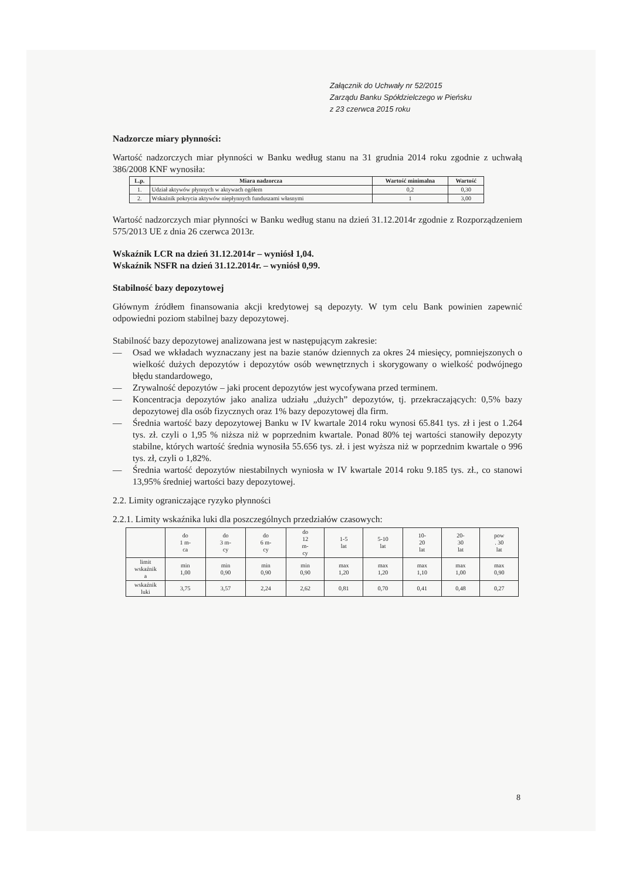Załącznik do Uchwały nr 52/2015
Zarządu Banku Spółdzielczego w Pieńsku
z 23 czerwca 2015 roku
Nadzorcze miary płynności:
Wartość nadzorczych miar płynności w Banku według stanu na 31 grudnia 2014 roku zgodnie z uchwałą 386/2008 KNF wynosiła:
| L.p. | Miara nadzorcza | Wartość minimalna | Wartość |
| --- | --- | --- | --- |
| 1. | Udział aktywów płynnych w aktywach ogółem | 0,2 | 0,30 |
| 2. | Wskaźnik pokrycia aktywów niepłynnych funduszami własnymi | 1 | 3,00 |
Wartość nadzorczych miar płynności w Banku według stanu na dzień 31.12.2014r zgodnie z Rozporządzeniem 575/2013 UE z dnia 26 czerwca 2013r.
Wskaźnik LCR na dzień 31.12.2014r – wyniósł 1,04.
Wskaźnik NSFR na dzień 31.12.2014r. – wyniósł 0,99.
Stabilność bazy depozytowej
Głównym źródłem finansowania akcji kredytowej są depozyty. W tym celu Bank powinien zapewnić odpowiedni poziom stabilnej bazy depozytowej.
Stabilność bazy depozytowej analizowana jest w następującym zakresie:
— Osad we wkładach wyznaczany jest na bazie stanów dziennych za okres 24 miesięcy, pomniejszonych o wielkość dużych depozytów i depozytów osób wewnętrznych i skorygowany o wielkość podwójnego błędu standardowego,
— Zrywalność depozytów – jaki procent depozytów jest wycofywana przed terminem.
— Koncentracja depozytów jako analiza udziału „dużych” depozytów, tj. przekraczających: 0,5% bazy depozytowej dla osób fizycznych oraz 1% bazy depozytowej dla firm.
— Średnia wartość bazy depozytowej Banku w IV kwartale 2014 roku wynosi 65.841 tys. zł i jest o 1.264 tys. zł. czyli o 1,95 % niższa niż w poprzednim kwartale. Ponad 80% tej wartości stanowiły depozyty stabilne, których wartość średnia wynosiła 55.656 tys. zł. i jest wyższa niż w poprzednim kwartale o 996 tys. zł, czyli o 1,82%.
— Średnia wartość depozytów niestabilnych wyniosła w IV kwartale 2014 roku 9.185 tys. zł., co stanowi 13,95% średniej wartości bazy depozytowej.
2.2. Limity ograniczające ryzyko płynności
2.2.1. Limity wskaźnika luki dla poszczególnych przedziałów czasowych:
| | do 1 m- ca | do 3 m- cy | do 6 m- cy | do 12 m- cy | 1-5 lat | 5-10 lat | 10- 20 lat | 20- 30 lat | pow . 30 lat |
| limit wskaźnik a | min 1,00 | min 0,90 | min 0,90 | min 0,90 | max 1,20 | max 1,20 | max 1,10 | max 1,00 | max 0,90 |
| wskaźnik luki | 3,75 | 3,57 | 2,24 | 2,62 | 0,81 | 0,70 | 0,41 | 0,48 | 0,27 |
8